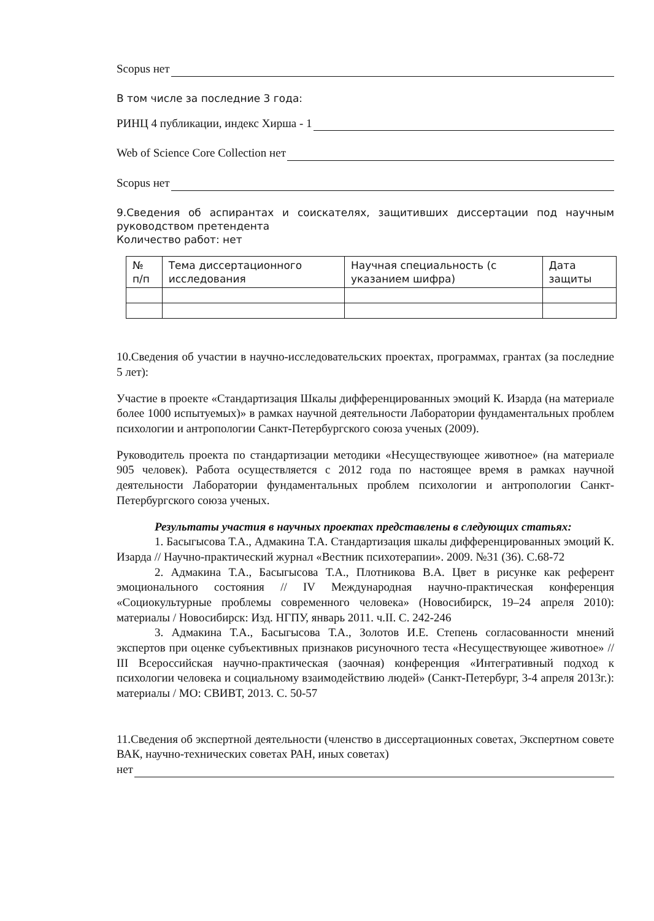Scopus нет
В том числе за последние 3 года:
РИНЦ 4 публикации, индекс Хирша - 1
Web of Science Core Collection нет
Scopus нет
9.Сведения об аспирантах и соискателях, защитивших диссертации под научным руководством претендента
Количество работ: нет
| № п/п | Тема диссертационного исследования | Научная специальность (с указанием шифра) | Дата защиты |
| --- | --- | --- | --- |
10.Сведения об участии в научно-исследовательских проектах, программах, грантах (за последние 5 лет):
Участие в проекте «Стандартизация Шкалы дифференцированных эмоций К. Изарда (на материале более 1000 испытуемых)» в рамках научной деятельности Лаборатории фундаментальных проблем психологии и антропологии Санкт-Петербургского союза ученых (2009).
Руководитель проекта по стандартизации методики «Несуществующее животное» (на материале 905 человек). Работа осуществляется с 2012 года по настоящее время в рамках научной деятельности Лаборатории фундаментальных проблем психологии и антропологии Санкт-Петербургского союза ученых.
Результаты участия в научных проектах представлены в следующих статьях:
1. Басыгысова Т.А., Адмакина Т.А. Стандартизация шкалы дифференцированных эмоций К. Изарда // Научно-практический журнал «Вестник психотерапии». 2009. №31 (36). С.68-72
2. Адмакина Т.А., Басыгысова Т.А., Плотникова В.А. Цвет в рисунке как референт эмоционального состояния // IV Международная научно-практическая конференция «Социокультурные проблемы современного человека» (Новосибирск, 19–24 апреля 2010): материалы / Новосибирск: Изд. НГПУ, январь 2011. ч.II. С. 242-246
3. Адмакина Т.А., Басыгысова Т.А., Золотов И.Е. Степень согласованности мнений экспертов при оценке субъективных признаков рисуночного теста «Несуществующее животное» // III Всероссийская научно-практическая (заочная) конференция «Интегративный подход к психологии человека и социальному взаимодействию людей» (Санкт-Петербург, 3-4 апреля 2013г.): материалы / МО: СВИВТ, 2013. С. 50-57
11.Сведения об экспертной деятельности (членство в диссертационных советах, Экспертном совете ВАК, научно-технических советах РАН, иных советах)
нет